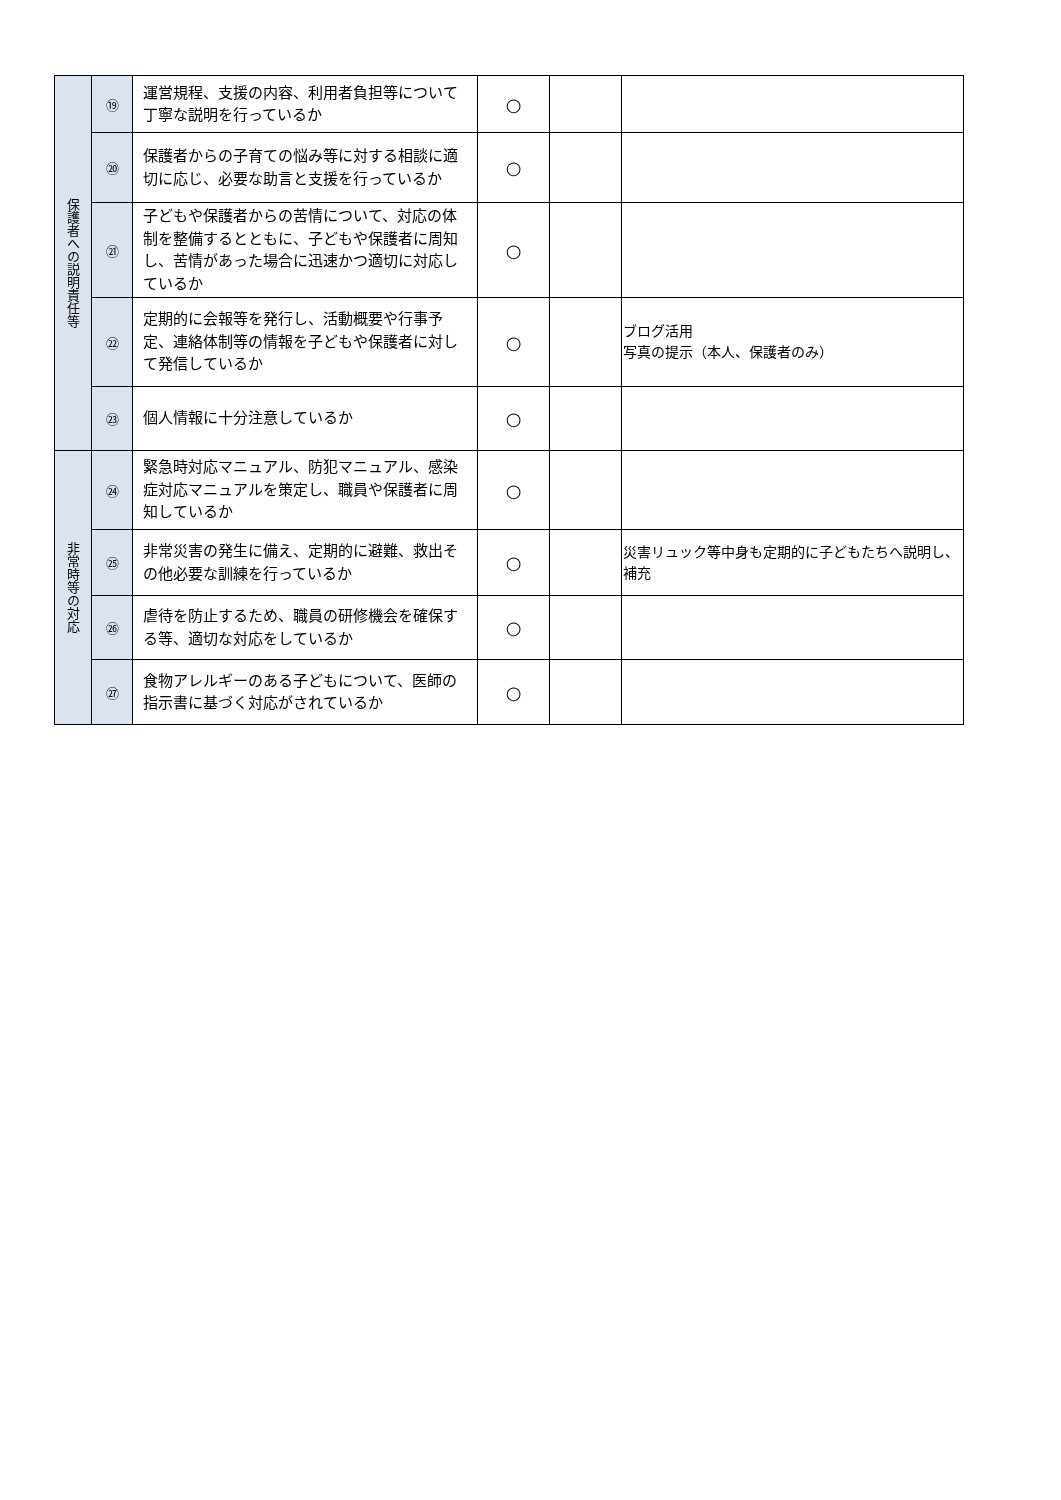| 保護者への説明責任等 | ⑲ | 運営規程、支援の内容、利用者負担等について丁寧な説明を行っているか | ○ | | |
| | ⑳ | 保護者からの子育ての悩み等に対する相談に適切に応じ、必要な助言と支援を行っているか | ○ | | |
| | ㉑ | 子どもや保護者からの苦情について、対応の体制を整備するとともに、子どもや保護者に周知し、苦情があった場合に迅速かつ適切に対応しているか | ○ | | |
| | ㉒ | 定期的に会報等を発行し、活動概要や行事予定、連絡体制等の情報を子どもや保護者に対して発信しているか | ○ | | ブログ活用 写真の提示（本人、保護者のみ） |
| | ㉓ | 個人情報に十分注意しているか | ○ | | |
| 非常時等の対応 | ㉔ | 緊急時対応マニュアル、防犯マニュアル、感染症対応マニュアルを策定し、職員や保護者に周知しているか | ○ | | |
| | ㉕ | 非常災害の発生に備え、定期的に避難、救出その他必要な訓練を行っているか | ○ | | 災害リュック等中身も定期的に子どもたちへ説明し、補充 |
| | ㉖ | 虐待を防止するため、職員の研修機会を確保する等、適切な対応をしているか | ○ | | |
| | ㉗ | 食物アレルギーのある子どもについて、医師の指示書に基づく対応がされているか | ○ | | |